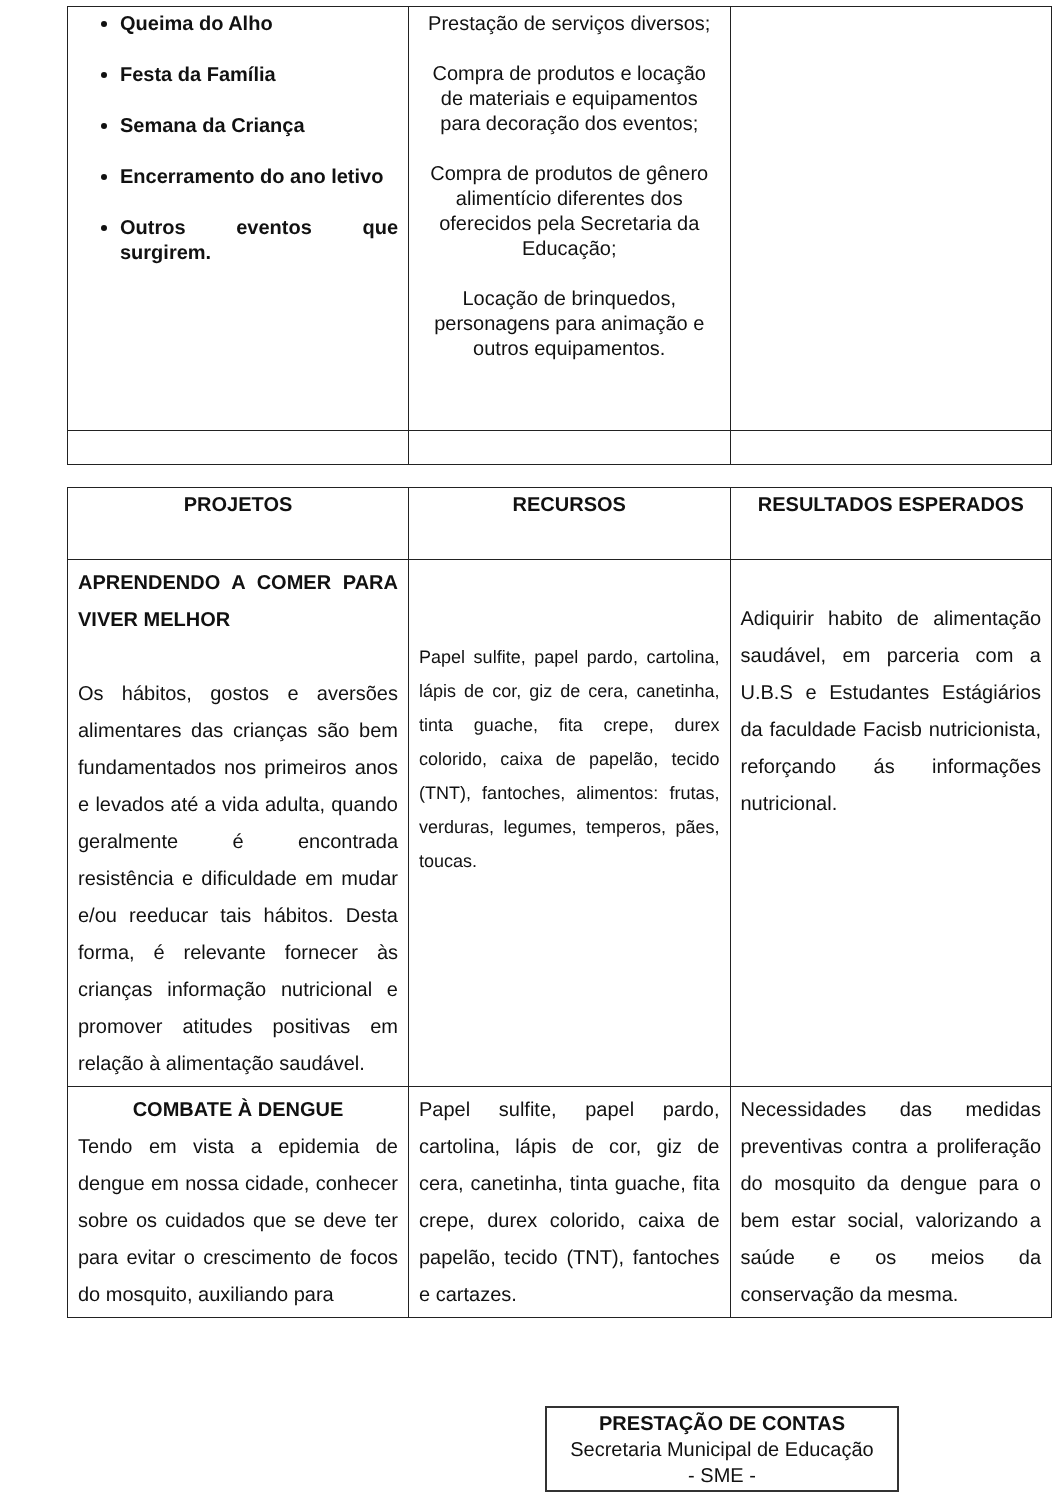| Queima do Alho Festa da Família Semana da Criança Encerramento do ano letivo Outros eventos que surgirem. | Prestação de serviços diversos; Compra de produtos e locação de materiais e equipamentos para decoração dos eventos; Compra de produtos de gênero alimentício diferentes dos oferecidos pela Secretaria da Educação; Locação de brinquedos, personagens para animação e outros equipamentos. | |
| PROJETOS | RECURSOS | RESULTADOS ESPERADOS |
| --- | --- | --- |
| APRENDENDO A COMER PARA VIVER MELHOR Os hábitos, gostos e aversões alimentares das crianças são bem fundamentados nos primeiros anos e levados até a vida adulta, quando geralmente é encontrada resistência e dificuldade em mudar e/ou reeducar tais hábitos. Desta forma, é relevante fornecer às crianças informação nutricional e promover atitudes positivas em relação à alimentação saudável. | Papel sulfite, papel pardo, cartolina, lápis de cor, giz de cera, canetinha, tinta guache, fita crepe, durex colorido, caixa de papelão, tecido (TNT), fantoches, alimentos: frutas, verduras, legumes, temperos, pães, toucas. | Adiquirir habito de alimentação saudável, em parceria com a U.B.S e Estudantes Estágiários da faculdade Facisb nutricionista, reforçando ás informações nutricional. |
| COMBATE À DENGUE Tendo em vista a epidemia de dengue em nossa cidade, conhecer sobre os cuidados que se deve ter para evitar o crescimento de focos do mosquito, auxiliando para | Papel sulfite, papel pardo, cartolina, lápis de cor, giz de cera, canetinha, tinta guache, fita crepe, durex colorido, caixa de papelão, tecido (TNT), fantoches e cartazes. | Necessidades das medidas preventivas contra a proliferação do mosquito da dengue para o bem estar social, valorizando a saúde e os meios da conservação da mesma. |
PRESTAÇÃO DE CONTAS
Secretaria Municipal de Educação
- SME -